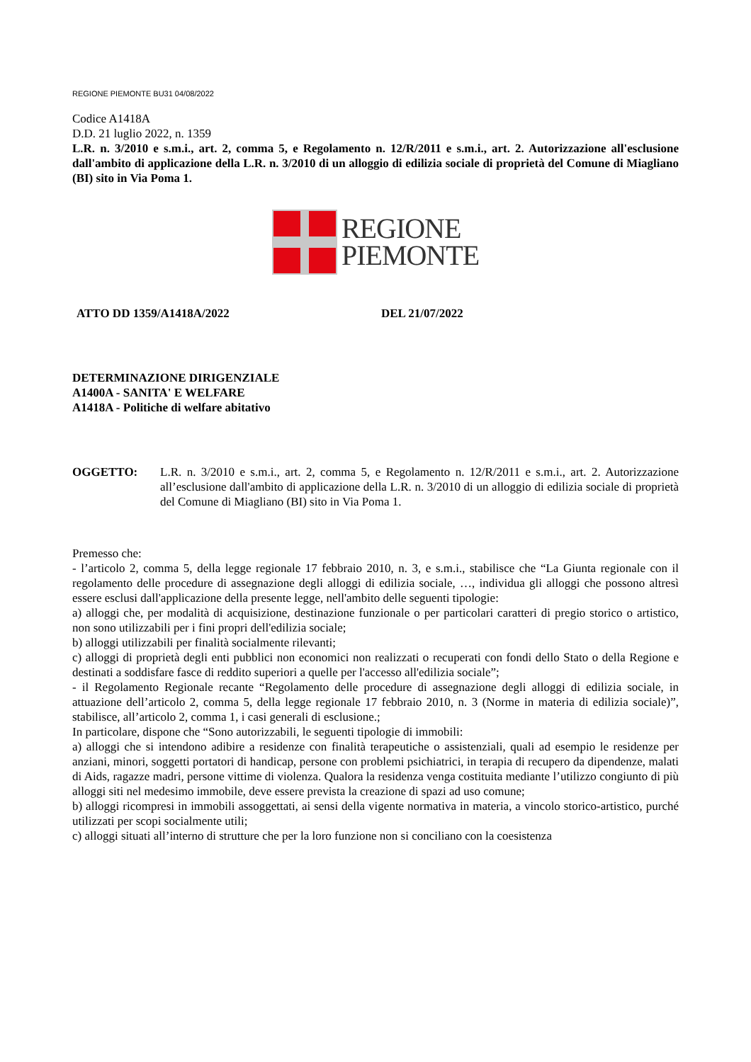REGIONE PIEMONTE BU31 04/08/2022
Codice A1418A
D.D. 21 luglio 2022, n. 1359
L.R. n. 3/2010 e s.m.i., art. 2, comma 5, e Regolamento n. 12/R/2011 e s.m.i., art. 2. Autorizzazione all'esclusione dall'ambito di applicazione della L.R. n. 3/2010 di un alloggio di edilizia sociale di proprietà del Comune di Miagliano (BI) sito in Via Poma 1.
REGIONE
PIEMONTE
ATTO DD 1359/A1418A/2022 DEL 21/07/2022
DETERMINAZIONE DIRIGENZIALE
A1400A - SANITA' E WELFARE
A1418A - Politiche di welfare abitativo
OGGETTO: L.R. n. 3/2010 e s.m.i., art. 2, comma 5, e Regolamento n. 12/R/2011 e s.m.i., art. 2. Autorizzazione all’esclusione dall'ambito di applicazione della L.R. n. 3/2010 di un alloggio di edilizia sociale di proprietà del Comune di Miagliano (BI) sito in Via Poma 1.
Premesso che:
- l’articolo 2, comma 5, della legge regionale 17 febbraio 2010, n. 3, e s.m.i., stabilisce che “La Giunta regionale con il regolamento delle procedure di assegnazione degli alloggi di edilizia sociale, …, individua gli alloggi che possono altresì essere esclusi dall'applicazione della presente legge, nell'ambito delle seguenti tipologie:
a) alloggi che, per modalità di acquisizione, destinazione funzionale o per particolari caratteri di pregio storico o artistico, non sono utilizzabili per i fini propri dell'edilizia sociale;
b) alloggi utilizzabili per finalità socialmente rilevanti;
c) alloggi di proprietà degli enti pubblici non economici non realizzati o recuperati con fondi dello Stato o della Regione e destinati a soddisfare fasce di reddito superiori a quelle per l'accesso all'edilizia sociale”;
- il Regolamento Regionale recante “Regolamento delle procedure di assegnazione degli alloggi di edilizia sociale, in attuazione dell’articolo 2, comma 5, della legge regionale 17 febbraio 2010, n. 3 (Norme in materia di edilizia sociale)”, stabilisce, all’articolo 2, comma 1, i casi generali di esclusione.;
In particolare, dispone che “Sono autorizzabili, le seguenti tipologie di immobili:
a) alloggi che si intendono adibire a residenze con finalità terapeutiche o assistenziali, quali ad esempio le residenze per anziani, minori, soggetti portatori di handicap, persone con problemi psichiatrici, in terapia di recupero da dipendenze, malati di Aids, ragazze madri, persone vittime di violenza. Qualora la residenza venga costituita mediante l’utilizzo congiunto di più alloggi siti nel medesimo immobile, deve essere prevista la creazione di spazi ad uso comune;
b) alloggi ricompresi in immobili assoggettati, ai sensi della vigente normativa in materia, a vincolo storico-artistico, purché utilizzati per scopi socialmente utili;
c) alloggi situati all’interno di strutture che per la loro funzione non si conciliano con la coesistenza